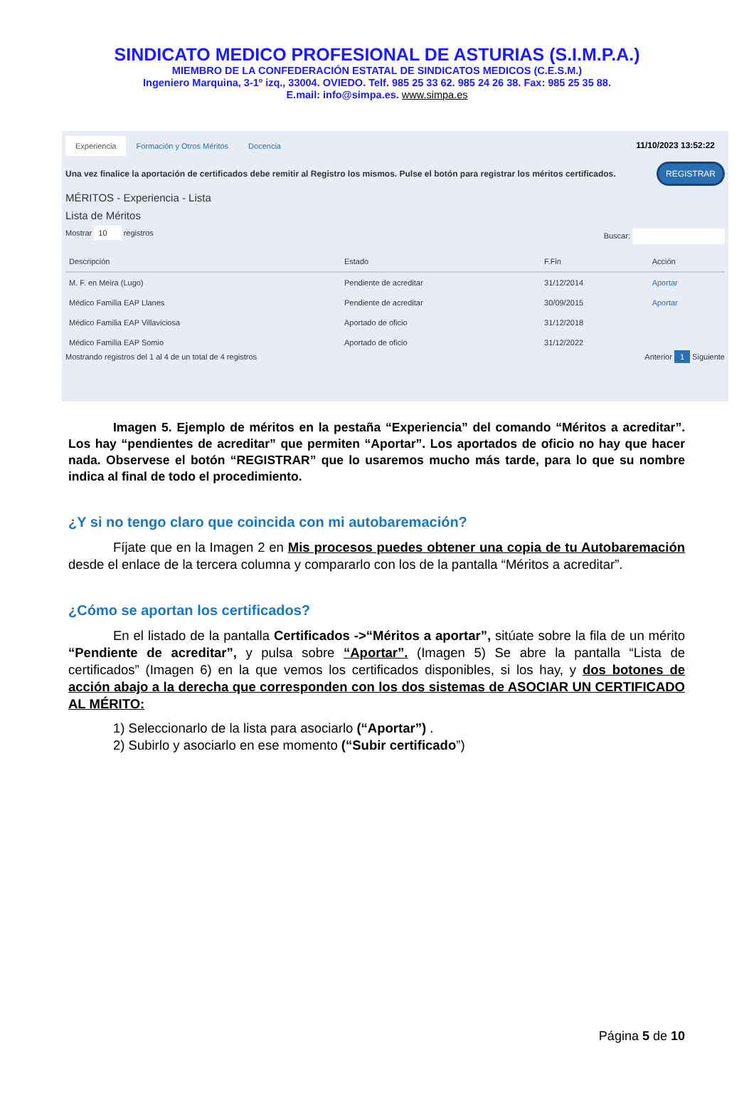SINDICATO MEDICO PROFESIONAL DE ASTURIAS (S.I.M.P.A.)
MIEMBRO DE LA CONFEDERACIÓN ESTATAL DE SINDICATOS MEDICOS (C.E.S.M.)
Ingeniero Marquina, 3-1º izq., 33004. OVIEDO. Telf. 985 25 33 62. 985 24 26 38. Fax: 985 25 35 88.
E.mail: info@simpa.es. www.simpa.es
Experiencia Formación y Otros Méritos Docencia 11/10/2023 13:52:22
Una vez finalice la aportación de certificados debe remitir al Registro los mismos. Pulse el botón para registrar los méritos certificados. REGISTRAR
MÉRITOS - Experiencia - Lista
Lista de Méritos
Mostrar 10 registros Buscar:
| Descripción | Estado | F.Fin | Acción |
| --- | --- | --- | --- |
| M. F. en Meira (Lugo) | Pendiente de acreditar | 31/12/2014 | Aportar |
| Médico Familia EAP Llanes | Pendiente de acreditar | 30/09/2015 | Aportar |
| Médico Familia EAP Villaviciosa | Aportado de oficio | 31/12/2018 | |
| Médico Familia EAP Somio | Aportado de oficio | 31/12/2022 | |
Mostrando registros del 1 al 4 de un total de 4 registros Anterior 1 Siguiente
Imagen 5. Ejemplo de méritos en la pestaña “Experiencia” del comando “Méritos a acreditar”. Los hay “pendientes de acreditar” que permiten “Aportar”. Los aportados de oficio no hay que hacer nada. Observese el botón “REGISTRAR” que lo usaremos mucho más tarde, para lo que su nombre indica al final de todo el procedimiento.
¿Y si no tengo claro que coincida con mi autobaremación?
Fíjate que en la Imagen 2 en Mis procesos puedes obtener una copia de tu Autobaremación desde el enlace de la tercera columna y compararlo con los de la pantalla “Méritos a acreditar”.
¿Cómo se aportan los certificados?
En el listado de la pantalla Certificados ->“Méritos a aportar”, sitúate sobre la fila de un mérito “Pendiente de acreditar”, y pulsa sobre “Aportar”. (Imagen 5) Se abre la pantalla “Lista de certificados” (Imagen 6) en la que vemos los certificados disponibles, si los hay, y dos botones de acción abajo a la derecha que corresponden con los dos sistemas de ASOCIAR UN CERTIFICADO AL MÉRITO:
1) Seleccionarlo de la lista para asociarlo (“Aportar”) .
2) Subirlo y asociarlo en ese momento (“Subir certificado”)
Página 5 de 10